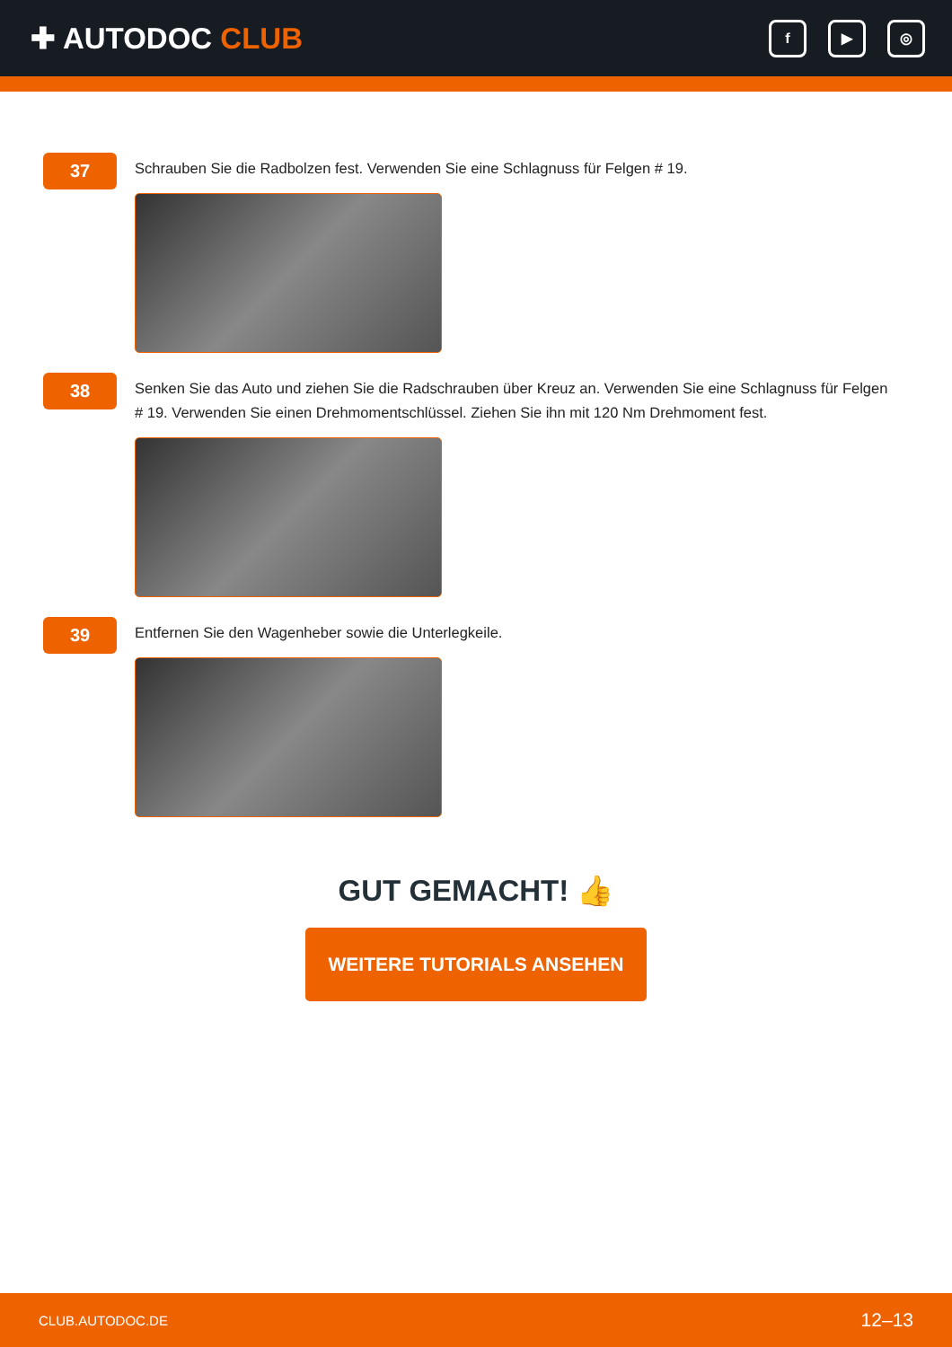✚ AUTODOC CLUB
f ▶ ◎
37
Schrauben Sie die Radbolzen fest. Verwenden Sie eine Schlagnuss für Felgen # 19.
38
Senken Sie das Auto und ziehen Sie die Radschrauben über Kreuz an. Verwenden Sie eine Schlagnuss für Felgen # 19. Verwenden Sie einen Drehmomentschlüssel. Ziehen Sie ihn mit 120 Nm Drehmoment fest.
39
Entfernen Sie den Wagenheber sowie die Unterlegkeile.
GUT GEMACHT! 👍
WEITERE TUTORIALS ANSEHEN
CLUB.AUTODOC.DE 12–13